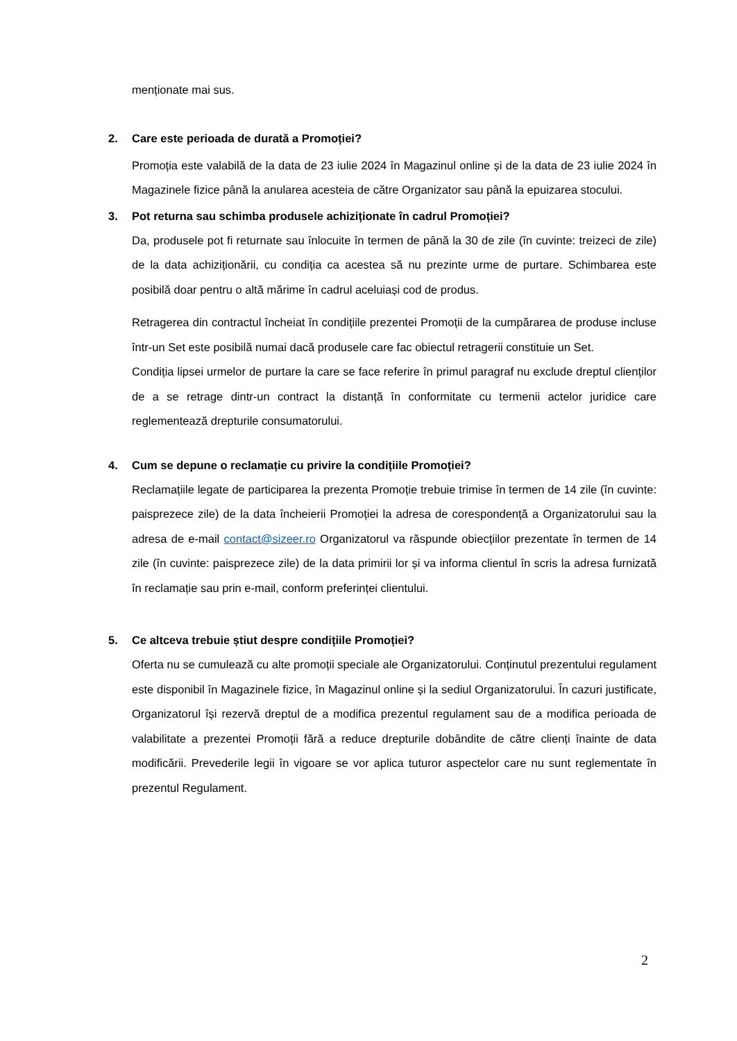menționate mai sus.
2. Care este perioada de durată a Promoției?
Promoția este valabilă de la data de 23 iulie 2024 în Magazinul online și de la data de 23 iulie 2024 în Magazinele fizice până la anularea acesteia de către Organizator sau până la epuizarea stocului.
3. Pot returna sau schimba produsele achiziționate în cadrul Promoției?
Da, produsele pot fi returnate sau înlocuite în termen de până la 30 de zile (în cuvinte: treizeci de zile) de la data achiziționării, cu condiția ca acestea să nu prezinte urme de purtare. Schimbarea este posibilă doar pentru o altă mărime în cadrul aceluiași cod de produs.
Retragerea din contractul încheiat în condițiile prezentei Promoții de la cumpărarea de produse incluse într-un Set este posibilă numai dacă produsele care fac obiectul retragerii constituie un Set.
Condiția lipsei urmelor de purtare la care se face referire în primul paragraf nu exclude dreptul clienților de a se retrage dintr-un contract la distanță în conformitate cu termenii actelor juridice care reglementează drepturile consumatorului.
4. Cum se depune o reclamație cu privire la condițiile Promoției?
Reclamațiile legate de participarea la prezenta Promoție trebuie trimise în termen de 14 zile (în cuvinte: paisprezece zile) de la data încheierii Promoției la adresa de corespondență a Organizatorului sau la adresa de e-mail contact@sizeer.ro Organizatorul va răspunde obiecțiilor prezentate în termen de 14 zile (în cuvinte: paisprezece zile) de la data primirii lor și va informa clientul în scris la adresa furnizată în reclamație sau prin e-mail, conform preferinței clientului.
5. Ce altceva trebuie știut despre condițiile Promoției?
Oferta nu se cumulează cu alte promoții speciale ale Organizatorului. Conținutul prezentului regulament este disponibil în Magazinele fizice, în Magazinul online și la sediul Organizatorului. În cazuri justificate, Organizatorul își rezervă dreptul de a modifica prezentul regulament sau de a modifica perioada de valabilitate a prezentei Promoții fără a reduce drepturile dobândite de către clienți înainte de data modificării. Prevederile legii în vigoare se vor aplica tuturor aspectelor care nu sunt reglementate în prezentul Regulament.
2